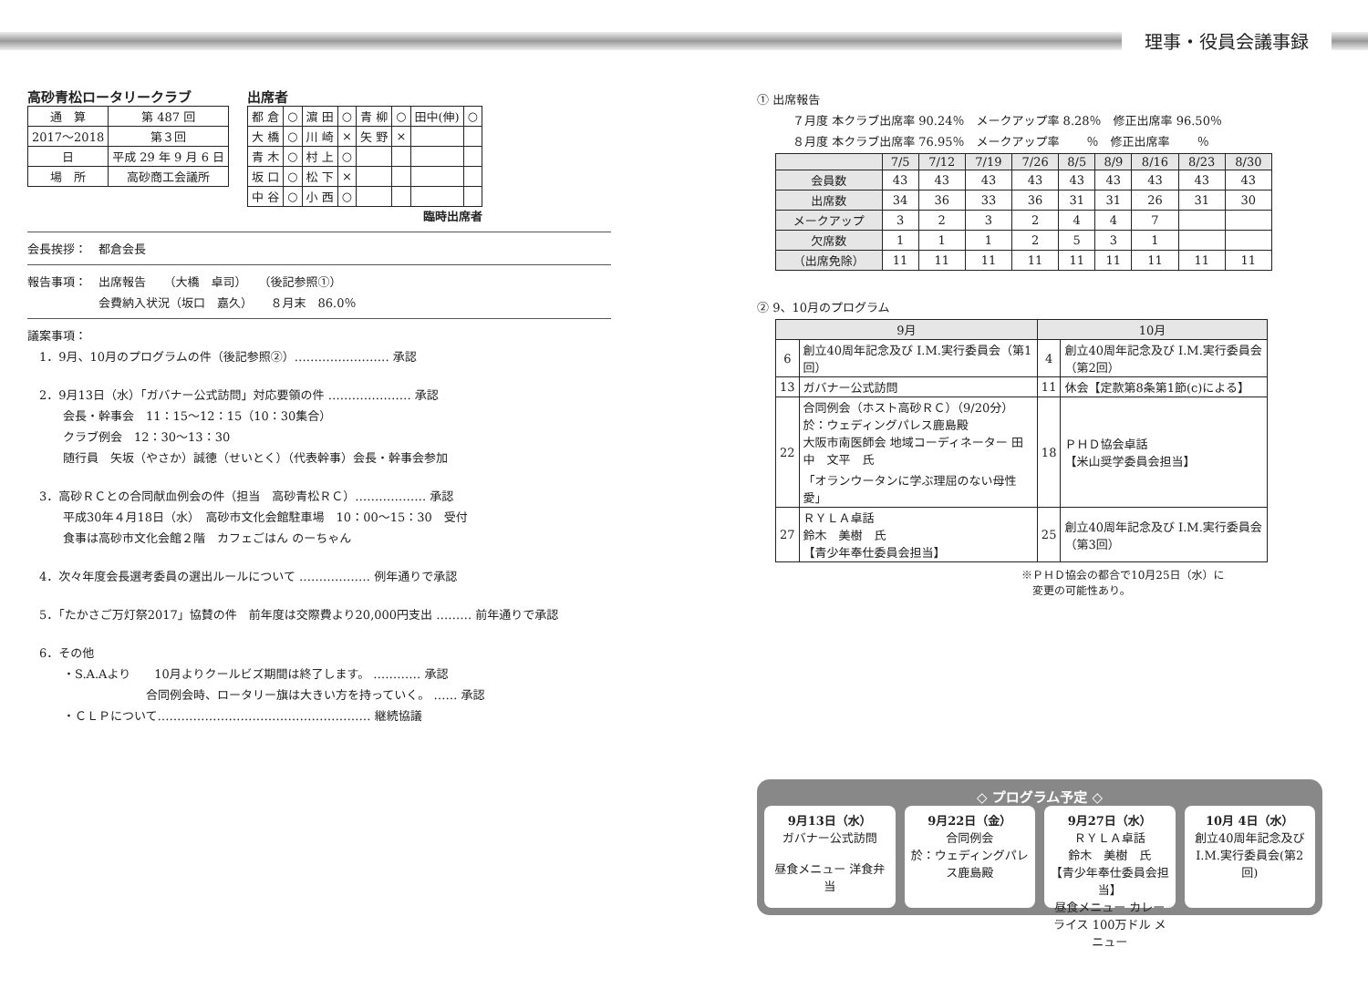理事・役員会議事録
高砂青松ロータリークラブ
| 通 算 | 第 487 回 |
| 2017～2018 | 第３回 |
| 日 | 平成 29 年 9 月 6 日 |
| 場 所 | 高砂商工会議所 |
出席者
| 都 倉 | ○ | 濵 田 | ○ | 青 柳 | ○ | 田中(伸) | ○ |
| 大 橋 | ○ | 川 崎 | × | 矢 野 | × | | |
| 青 木 | ○ | 村 上 | ○ | | | | |
| 坂 口 | ○ | 松 下 | × | | | | |
| 中 谷 | ○ | 小 西 | ○ | | | | |
臨時出席者
会長挨拶：　都倉会長
報告事項：　出席報告　　（大橋　卓司）　　（後記参照①）
　　　　　　会費納入状況（坂口　嘉久）　　８月末　86.0％
議案事項：
　1．9月、10月のプログラムの件（後記参照②）…………………… 承認
　2．9月13日（水）「ガバナー公式訪問」対応要領の件 ………………… 承認
　　　会長・幹事会　11：15～12：15（10：30集合）
　　　クラブ例会　12：30～13：30
　　　随行員　矢坂（やさか）誠徳（せいとく）（代表幹事）会長・幹事会参加
　3．高砂ＲＣとの合同献血例会の件（担当　高砂青松ＲＣ）……………… 承認
　　　平成30年４月18日（水）　高砂市文化会館駐車場　10：00～15：30　受付
　　　食事は高砂市文化会館２階　カフェごはん のーちゃん
　4．次々年度会長選考委員の選出ルールについて ……………… 例年通りで承認
　5．「たかさご万灯祭2017」協賛の件　前年度は交際費より20,000円支出 ……… 前年通りで承認
　6．その他
　　　・S.A.Aより　　10月よりクールビズ期間は終了します。 ………… 承認
　　　　　　　　　　合同例会時、ロータリー旗は大きい方を持っていく。 …… 承認
　　　・ＣＬＰについて……………………………………………… 継続協議
① 出席報告
　　　７月度 本クラブ出席率 90.24％　メークアップ率 8.28％　修正出席率 96.50％
　　　８月度 本クラブ出席率 76.95％　メークアップ率 　　％　修正出席率 　　％
| | 7/5 | 7/12 | 7/19 | 7/26 | 8/5 | 8/9 | 8/16 | 8/23 | 8/30 |
| --- | --- | --- | --- | --- | --- | --- | --- | --- | --- |
| 会員数 | 43 | 43 | 43 | 43 | 43 | 43 | 43 | 43 | 43 |
| 出席数 | 34 | 36 | 33 | 36 | 31 | 31 | 26 | 31 | 30 |
| メークアップ | 3 | 2 | 3 | 2 | 4 | 4 | 7 | | |
| 欠席数 | 1 | 1 | 1 | 2 | 5 | 3 | 1 | | |
| （出席免除） | 11 | 11 | 11 | 11 | 11 | 11 | 11 | 11 | 11 |
② 9、10月のプログラム
| 9月 | | 10月 | |
| --- | --- | --- | --- |
| 6 | 創立40周年記念及び I.M.実行委員会（第1回） | 4 | 創立40周年記念及び I.M.実行委員会（第2回） |
| 13 | ガバナー公式訪問 | 11 | 休会【定款第8条第1節(c)による】 |
| 22 | 合同例会（ホスト高砂ＲＣ）（9/20分） 於：ウェディングパレス鹿島殿 大阪市南医師会 地域コーディネーター 田中 文平 氏 「オランウータンに学ぶ理屈のない母性愛」 | 18 | ＰＨＤ協会卓話 【米山奨学委員会担当】 |
| 27 | ＲＹＬＡ卓話 鈴木 美樹 氏 【青少年奉仕委員会担当】 | 25 | 創立40周年記念及び I.M.実行委員会（第3回） |
※ＰＨＤ協会の都合で10月25日（水）に
　変更の可能性あり。
◇ プログラム予定 ◇
9月13日（水）
ガバナー公式訪問
昼食メニュー 洋食弁当
9月22日（金）
合同例会
於：ウェディングパレス鹿島殿
9月27日（水）
ＲＹＬＡ卓話
鈴木　美樹　氏
【青少年奉仕委員会担当】
昼食メニュー カレーライス 100万ドル メニュー
10月 4日（水）
創立40周年記念及び
I.M.実行委員会(第2回)